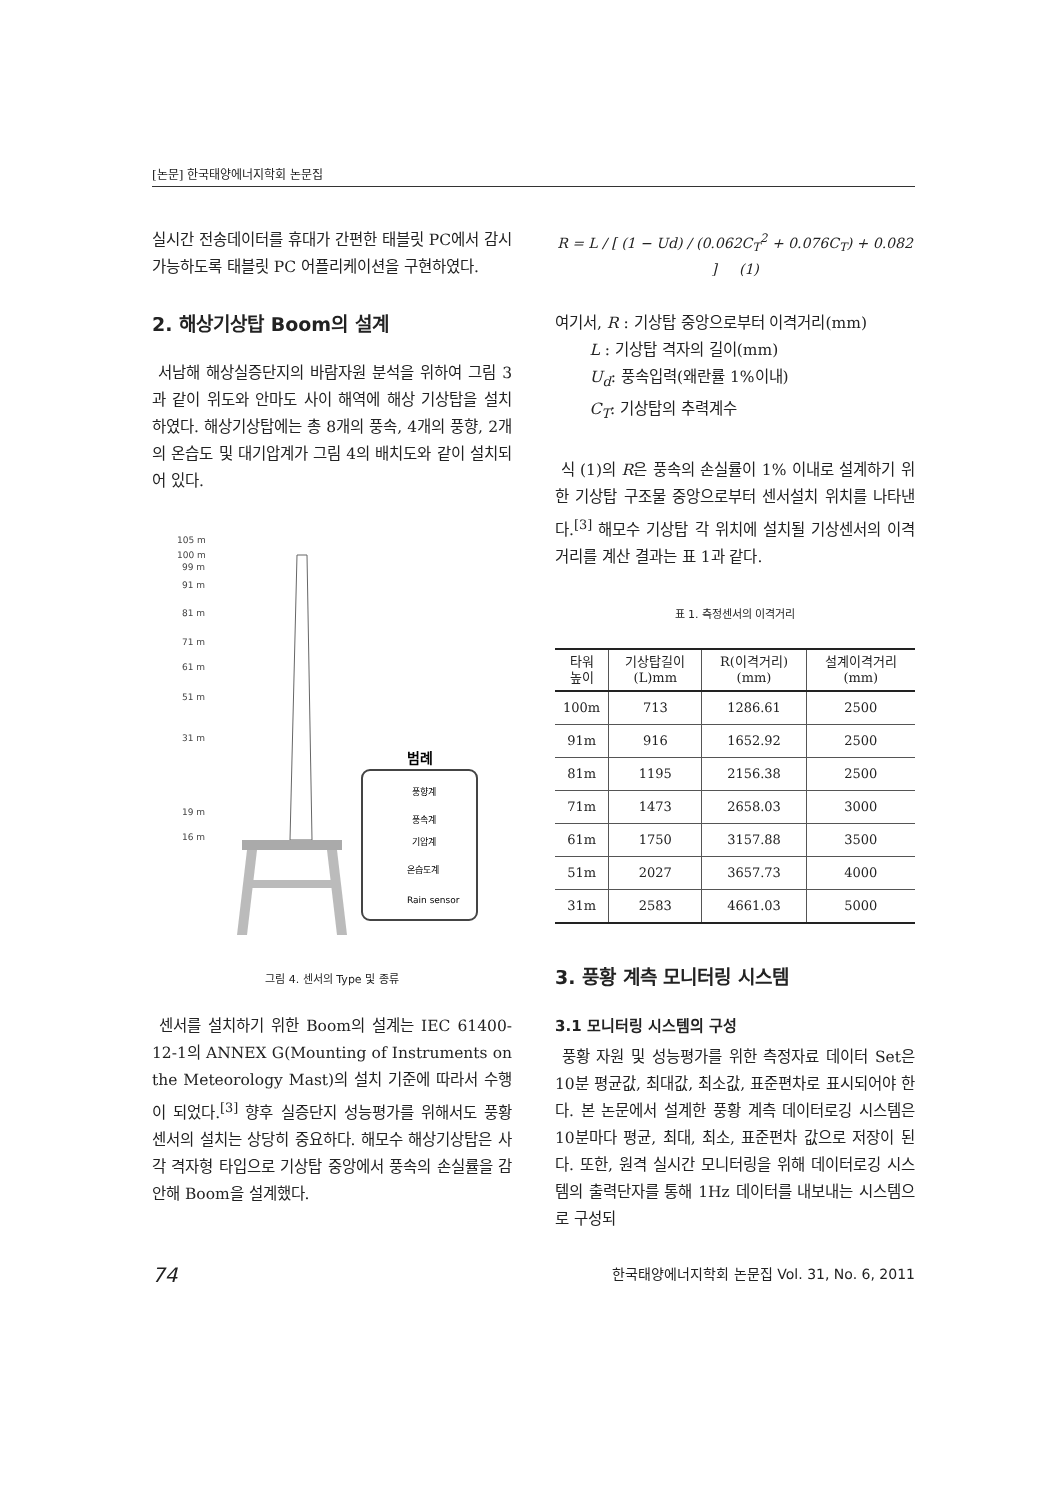[논문] 한국태양에너지학회 논문집
실시간 전송데이터를 휴대가 간편한 태블릿 PC에서 감시 가능하도록 태블릿 PC 어플리케이션을 구현하였다.
2. 해상기상탑 Boom의 설계
서남해 해상실증단지의 바람자원 분석을 위하여 그림 3과 같이 위도와 안마도 사이 해역에 해상 기상탑을 설치하였다. 해상기상탑에는 총 8개의 풍속, 4개의 풍향, 2개의 온습도 및 대기압계가 그림 4의 배치도와 같이 설치되어 있다.
105 m
100 m
99 m
91 m
81 m
71 m
61 m
51 m
31 m
19 m
16 m
범례
풍향계
풍속계
기압계
온습도계
Rain sensor
그림 4. 센서의 Type 및 종류
센서를 설치하기 위한 Boom의 설계는 IEC 61400-12-1의 ANNEX G(Mounting of Instruments on the Meteorology Mast)의 설치 기준에 따라서 수행이 되었다.<sup>[3]</sup> 향후 실증단지 성능평가를 위해서도 풍황 센서의 설치는 상당히 중요하다. 해모수 해상기상탑은 사각 격자형 타입으로 기상탑 중앙에서 풍속의 손실률을 감안해 Boom을 설계했다.
R = L / [ (1 − Ud) / (0.062C<sub>T</sub><sup>2</sup> + 0.076C<sub>T</sub>) + 0.082 ] (1)
여기서, R : 기상탑 중앙으로부터 이격거리(mm)
L : 기상탑 격자의 길이(mm)
U<sub>d</sub>: 풍속입력(왜란률 1%이내)
C<sub>T</sub>: 기상탑의 추력계수
식 (1)의 R은 풍속의 손실률이 1% 이내로 설계하기 위한 기상탑 구조물 중앙으로부터 센서설치 위치를 나타낸다.<sup>[3]</sup> 해모수 기상탑 각 위치에 설치될 기상센서의 이격거리를 계산 결과는 표 1과 같다.
표 1. 측정센서의 이격거리
| 타워 높이 | 기상탑길이 (L)mm | R(이격거리) (mm) | 설계이격거리 (mm) |
| --- | --- | --- | --- |
| 100m | 713 | 1286.61 | 2500 |
| 91m | 916 | 1652.92 | 2500 |
| 81m | 1195 | 2156.38 | 2500 |
| 71m | 1473 | 2658.03 | 3000 |
| 61m | 1750 | 3157.88 | 3500 |
| 51m | 2027 | 3657.73 | 4000 |
| 31m | 2583 | 4661.03 | 5000 |
3. 풍황 계측 모니터링 시스템
3.1 모니터링 시스템의 구성
풍황 자원 및 성능평가를 위한 측정자료 데이터 Set은 10분 평균값, 최대값, 최소값, 표준편차로 표시되어야 한다. 본 논문에서 설계한 풍황 계측 데이터로깅 시스템은 10분마다 평균, 최대, 최소, 표준편차 값으로 저장이 된다. 또한, 원격 실시간 모니터링을 위해 데이터로깅 시스템의 출력단자를 통해 1Hz 데이터를 내보내는 시스템으로 구성되
74 한국태양에너지학회 논문집 Vol. 31, No. 6, 2011